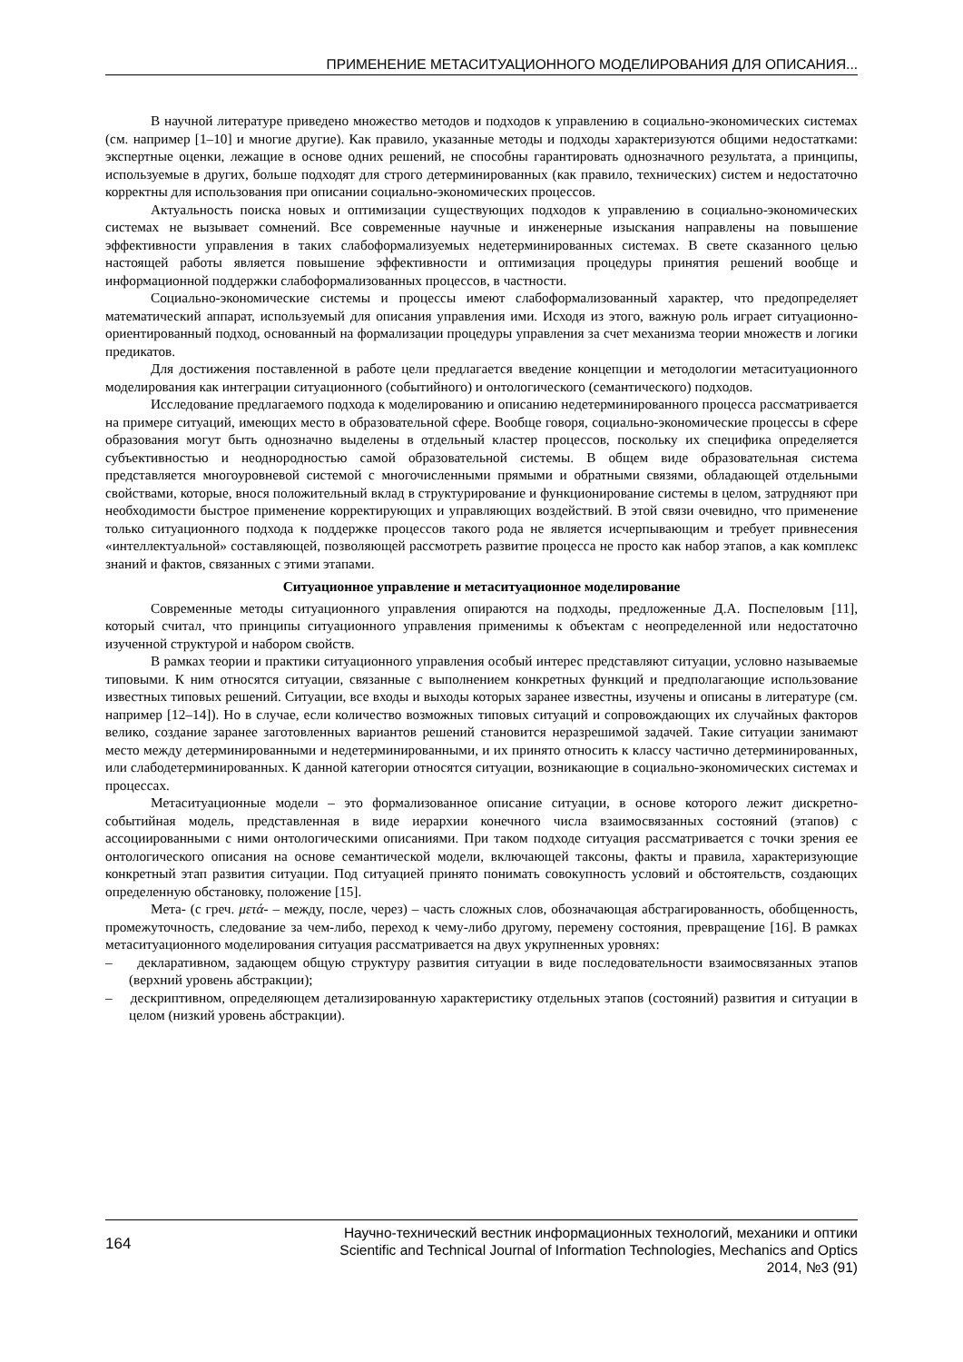ПРИМЕНЕНИЕ МЕТАСИТУАЦИОННОГО МОДЕЛИРОВАНИЯ ДЛЯ ОПИСАНИЯ...
В научной литературе приведено множество методов и подходов к управлению в социально-экономических системах (см. например [1–10] и многие другие). Как правило, указанные методы и подходы характеризуются общими недостатками: экспертные оценки, лежащие в основе одних решений, не способны гарантировать однозначного результата, а принципы, используемые в других, больше подходят для строго детерминированных (как правило, технических) систем и недостаточно корректны для использования при описании социально-экономических процессов.
Актуальность поиска новых и оптимизации существующих подходов к управлению в социально-экономических системах не вызывает сомнений. Все современные научные и инженерные изыскания направлены на повышение эффективности управления в таких слабоформализуемых недетерминированных системах. В свете сказанного целью настоящей работы является повышение эффективности и оптимизация процедуры принятия решений вообще и информационной поддержки слабоформализованных процессов, в частности.
Социально-экономические системы и процессы имеют слабоформализованный характер, что предопределяет математический аппарат, используемый для описания управления ими. Исходя из этого, важную роль играет ситуационно-ориентированный подход, основанный на формализации процедуры управления за счет механизма теории множеств и логики предикатов.
Для достижения поставленной в работе цели предлагается введение концепции и методологии метаситуационного моделирования как интеграции ситуационного (событийного) и онтологического (семантического) подходов.
Исследование предлагаемого подхода к моделированию и описанию недетерминированного процесса рассматривается на примере ситуаций, имеющих место в образовательной сфере. Вообще говоря, социально-экономические процессы в сфере образования могут быть однозначно выделены в отдельный кластер процессов, поскольку их специфика определяется субъективностью и неоднородностью самой образовательной системы. В общем виде образовательная система представляется многоуровневой системой с многочисленными прямыми и обратными связями, обладающей отдельными свойствами, которые, внося положительный вклад в структурирование и функционирование системы в целом, затрудняют при необходимости быстрое применение корректирующих и управляющих воздействий. В этой связи очевидно, что применение только ситуационного подхода к поддержке процессов такого рода не является исчерпывающим и требует привнесения «интеллектуальной» составляющей, позволяющей рассмотреть развитие процесса не просто как набор этапов, а как комплекс знаний и фактов, связанных с этими этапами.
Ситуационное управление и метаситуационное моделирование
Современные методы ситуационного управления опираются на подходы, предложенные Д.А. Поспеловым [11], который считал, что принципы ситуационного управления применимы к объектам с неопределенной или недостаточно изученной структурой и набором свойств.
В рамках теории и практики ситуационного управления особый интерес представляют ситуации, условно называемые типовыми. К ним относятся ситуации, связанные с выполнением конкретных функций и предполагающие использование известных типовых решений. Ситуации, все входы и выходы которых заранее известны, изучены и описаны в литературе (см. например [12–14]). Но в случае, если количество возможных типовых ситуаций и сопровождающих их случайных факторов велико, создание заранее заготовленных вариантов решений становится неразрешимой задачей. Такие ситуации занимают место между детерминированными и недетерминированными, и их принято относить к классу частично детерминированных, или слабодетерминированных. К данной категории относятся ситуации, возникающие в социально-экономических системах и процессах.
Метаситуационные модели – это формализованное описание ситуации, в основе которого лежит дискретно-событийная модель, представленная в виде иерархии конечного числа взаимосвязанных состояний (этапов) с ассоциированными с ними онтологическими описаниями. При таком подходе ситуация рассматривается с точки зрения ее онтологического описания на основе семантической модели, включающей таксоны, факты и правила, характеризующие конкретный этап развития ситуации. Под ситуацией принято понимать совокупность условий и обстоятельств, создающих определенную обстановку, положение [15].
Мета- (с греч. μετά- – между, после, через) – часть сложных слов, обозначающая абстрагированность, обобщенность, промежуточность, следование за чем-либо, переход к чему-либо другому, перемену состояния, превращение [16]. В рамках метаситуационного моделирования ситуация рассматривается на двух укрупненных уровнях:
– декларативном, задающем общую структуру развития ситуации в виде последовательности взаимосвязанных этапов (верхний уровень абстракции);
– дескриптивном, определяющем детализированную характеристику отдельных этапов (состояний) развития и ситуации в целом (низкий уровень абстракции).
164
Научно-технический вестник информационных технологий, механики и оптики
Scientific and Technical Journal of Information Technologies, Mechanics and Optics
2014, №3 (91)